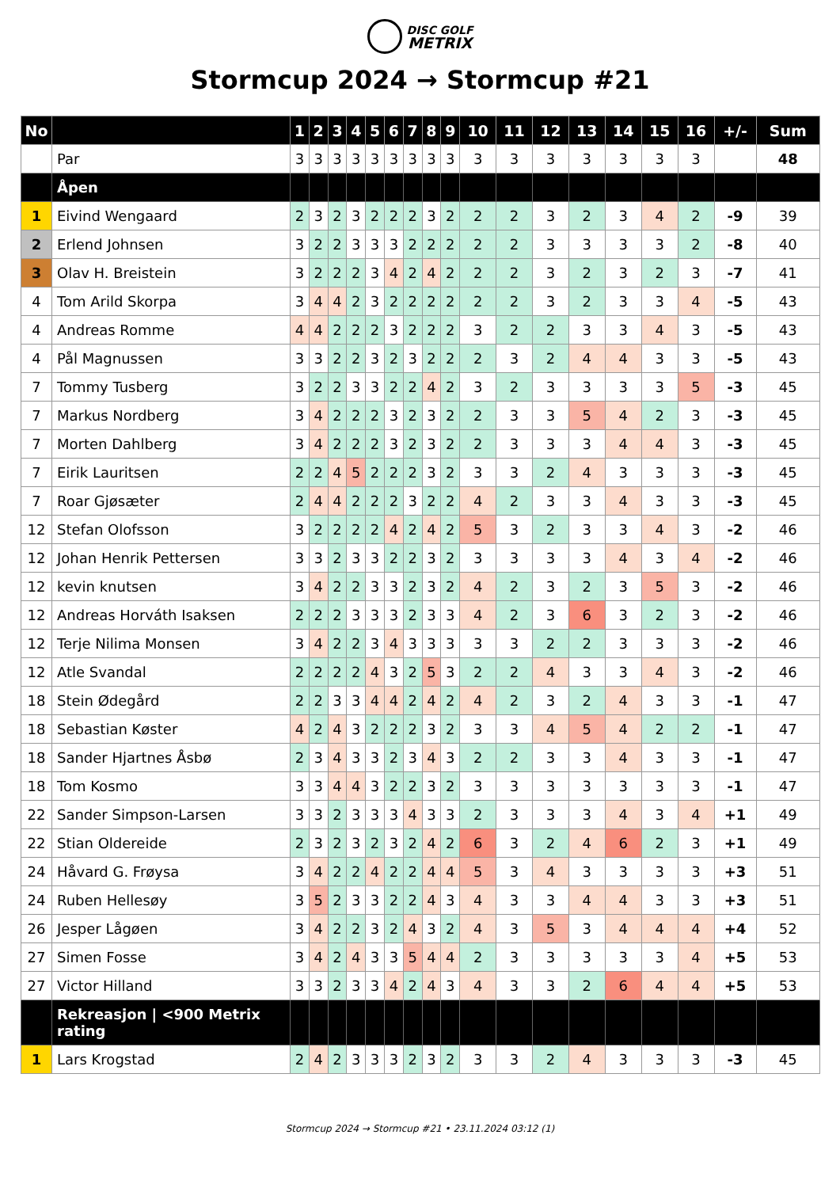DISC GOLF
METRIX
Stormcup 2024 → Stormcup #21
| No | | 1 | 2 | 3 | 4 | 5 | 6 | 7 | 8 | 9 | 10 | 11 | 12 | 13 | 14 | 15 | 16 | +/- | Sum |
| --- | --- | --- | --- | --- | --- | --- | --- | --- | --- | --- | --- | --- | --- | --- | --- | --- | --- | --- | --- |
| | Par | 3 | 3 | 3 | 3 | 3 | 3 | 3 | 3 | 3 | 3 | 3 | 3 | 3 | 3 | 3 | 3 | | 48 |
| | Åpen | | | | | | | | | | | | | | | | | | |
| 1 | Eivind Wengaard | 2 | 3 | 2 | 3 | 2 | 2 | 2 | 3 | 2 | 2 | 2 | 3 | 2 | 3 | 4 | 2 | -9 | 39 |
| 2 | Erlend Johnsen | 3 | 2 | 2 | 3 | 3 | 3 | 2 | 2 | 2 | 2 | 2 | 3 | 3 | 3 | 3 | 2 | -8 | 40 |
| 3 | Olav H. Breistein | 3 | 2 | 2 | 2 | 3 | 4 | 2 | 4 | 2 | 2 | 2 | 3 | 2 | 3 | 2 | 3 | -7 | 41 |
| 4 | Tom Arild Skorpa | 3 | 4 | 4 | 2 | 3 | 2 | 2 | 2 | 2 | 2 | 2 | 3 | 2 | 3 | 3 | 4 | -5 | 43 |
| 4 | Andreas Romme | 4 | 4 | 2 | 2 | 2 | 3 | 2 | 2 | 2 | 3 | 2 | 2 | 3 | 3 | 4 | 3 | -5 | 43 |
| 4 | Pål Magnussen | 3 | 3 | 2 | 2 | 3 | 2 | 3 | 2 | 2 | 2 | 3 | 2 | 4 | 4 | 3 | 3 | -5 | 43 |
| 7 | Tommy Tusberg | 3 | 2 | 2 | 3 | 3 | 2 | 2 | 4 | 2 | 3 | 2 | 3 | 3 | 3 | 3 | 5 | -3 | 45 |
| 7 | Markus Nordberg | 3 | 4 | 2 | 2 | 2 | 3 | 2 | 3 | 2 | 2 | 3 | 3 | 5 | 4 | 2 | 3 | -3 | 45 |
| 7 | Morten Dahlberg | 3 | 4 | 2 | 2 | 2 | 3 | 2 | 3 | 2 | 2 | 3 | 3 | 3 | 4 | 4 | 3 | -3 | 45 |
| 7 | Eirik Lauritsen | 2 | 2 | 4 | 5 | 2 | 2 | 2 | 3 | 2 | 3 | 3 | 2 | 4 | 3 | 3 | 3 | -3 | 45 |
| 7 | Roar Gjøsæter | 2 | 4 | 4 | 2 | 2 | 2 | 3 | 2 | 2 | 4 | 2 | 3 | 3 | 4 | 3 | 3 | -3 | 45 |
| 12 | Stefan Olofsson | 3 | 2 | 2 | 2 | 2 | 4 | 2 | 4 | 2 | 5 | 3 | 2 | 3 | 3 | 4 | 3 | -2 | 46 |
| 12 | Johan Henrik Pettersen | 3 | 3 | 2 | 3 | 3 | 2 | 2 | 3 | 2 | 3 | 3 | 3 | 3 | 4 | 3 | 4 | -2 | 46 |
| 12 | kevin knutsen | 3 | 4 | 2 | 2 | 3 | 3 | 2 | 3 | 2 | 4 | 2 | 3 | 2 | 3 | 5 | 3 | -2 | 46 |
| 12 | Andreas Horváth Isaksen | 2 | 2 | 2 | 3 | 3 | 3 | 2 | 3 | 3 | 4 | 2 | 3 | 6 | 3 | 2 | 3 | -2 | 46 |
| 12 | Terje Nilima Monsen | 3 | 4 | 2 | 2 | 3 | 4 | 3 | 3 | 3 | 3 | 3 | 2 | 2 | 3 | 3 | 3 | -2 | 46 |
| 12 | Atle Svandal | 2 | 2 | 2 | 2 | 4 | 3 | 2 | 5 | 3 | 2 | 2 | 4 | 3 | 3 | 4 | 3 | -2 | 46 |
| 18 | Stein Ødegård | 2 | 2 | 3 | 3 | 4 | 4 | 2 | 4 | 2 | 4 | 2 | 3 | 2 | 4 | 3 | 3 | -1 | 47 |
| 18 | Sebastian Køster | 4 | 2 | 4 | 3 | 2 | 2 | 2 | 3 | 2 | 3 | 3 | 4 | 5 | 4 | 2 | 2 | -1 | 47 |
| 18 | Sander Hjartnes Åsbø | 2 | 3 | 4 | 3 | 3 | 2 | 3 | 4 | 3 | 2 | 2 | 3 | 3 | 4 | 3 | 3 | -1 | 47 |
| 18 | Tom Kosmo | 3 | 3 | 4 | 4 | 3 | 2 | 2 | 3 | 2 | 3 | 3 | 3 | 3 | 3 | 3 | 3 | -1 | 47 |
| 22 | Sander Simpson-Larsen | 3 | 3 | 2 | 3 | 3 | 3 | 4 | 3 | 3 | 2 | 3 | 3 | 3 | 4 | 3 | 4 | +1 | 49 |
| 22 | Stian Oldereide | 2 | 3 | 2 | 3 | 2 | 3 | 2 | 4 | 2 | 6 | 3 | 2 | 4 | 6 | 2 | 3 | +1 | 49 |
| 24 | Håvard G. Frøysa | 3 | 4 | 2 | 2 | 4 | 2 | 2 | 4 | 4 | 5 | 3 | 4 | 3 | 3 | 3 | 3 | +3 | 51 |
| 24 | Ruben Hellesøy | 3 | 5 | 2 | 3 | 3 | 2 | 2 | 4 | 3 | 4 | 3 | 3 | 4 | 4 | 3 | 3 | +3 | 51 |
| 26 | Jesper Lågøen | 3 | 4 | 2 | 2 | 3 | 2 | 4 | 3 | 2 | 4 | 3 | 5 | 3 | 4 | 4 | 4 | +4 | 52 |
| 27 | Simen Fosse | 3 | 4 | 2 | 4 | 3 | 3 | 5 | 4 | 4 | 2 | 3 | 3 | 3 | 3 | 3 | 4 | +5 | 53 |
| 27 | Victor Hilland | 3 | 3 | 2 | 3 | 3 | 4 | 2 | 4 | 3 | 4 | 3 | 3 | 2 | 6 | 4 | 4 | +5 | 53 |
| | Rekreasjon / <900 Metrix rating | | | | | | | | | | | | | | | | | | |
| 1 | Lars Krogstad | 2 | 4 | 2 | 3 | 3 | 3 | 2 | 3 | 2 | 3 | 3 | 2 | 4 | 3 | 3 | 3 | -3 | 45 |
Stormcup 2024 → Stormcup #21 • 23.11.2024 03:12 (1)